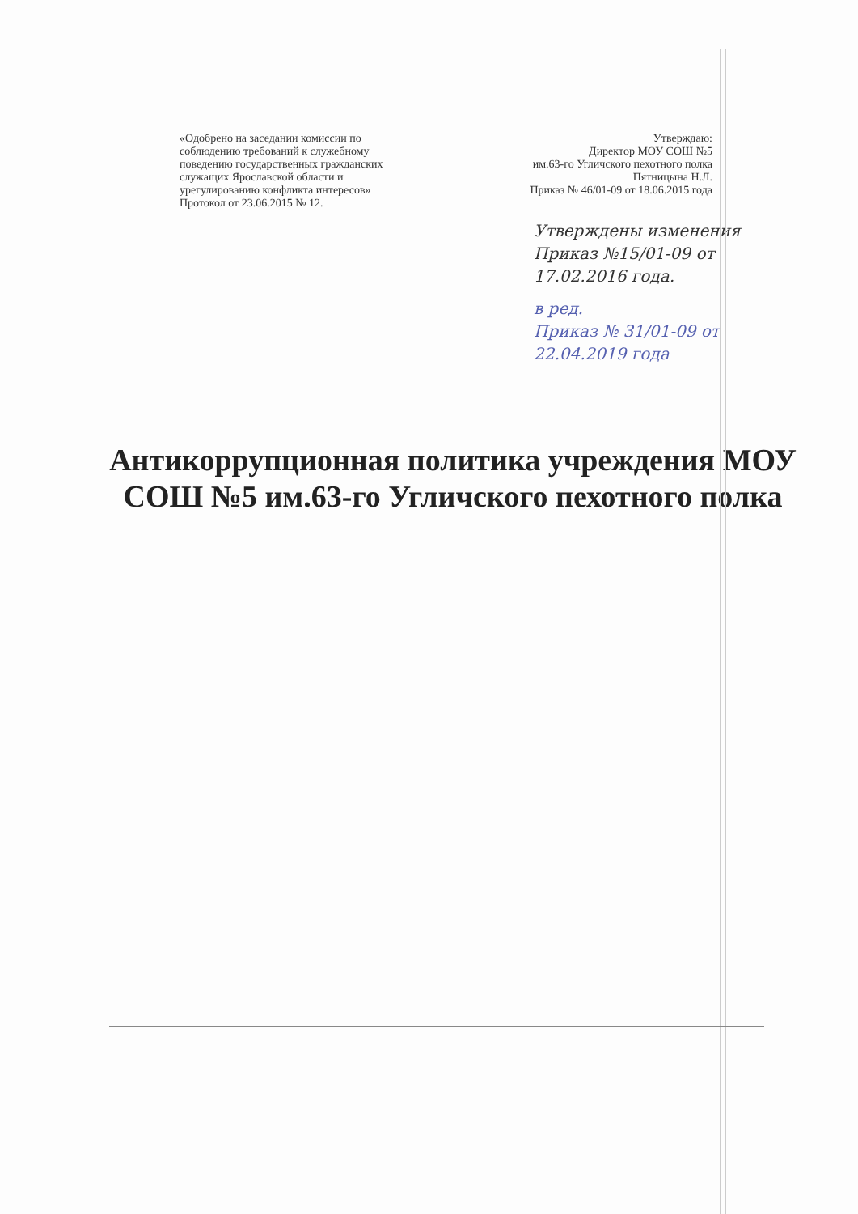«Одобрено на заседании комиссии по соблюдению требований к служебному поведению государственных гражданских служащих Ярославской области и урегулированию конфликта интересов»
Протокол от 23.06.2015 № 12.
Утверждаю:
Директор МОУ СОШ №5
им.63-го Угличского пехотного полка
Пятницына Н.Л.
Приказ № 46/01-09 от 18.06.2015 года
Утверждены изменения
Приказ №15/01-09 от
17.02.2016 года.
в ред.
Приказ № 31/01-09 от
22.04.2019 года
Антикоррупционная политика учреждения МОУ СОШ №5 им.63-го Угличского пехотного полка